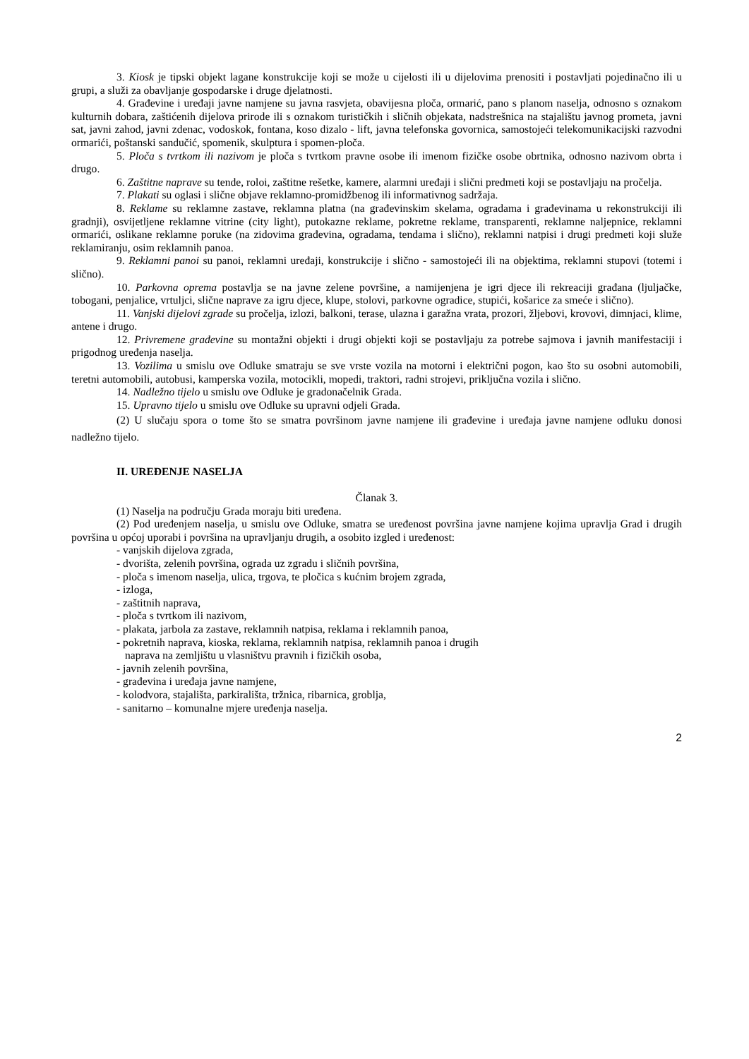3. Kiosk je tipski objekt lagane konstrukcije koji se može u cijelosti ili u dijelovima prenositi i postavljati pojedinačno ili u grupi, a služi za obavljanje gospodarske i druge djelatnosti.
4. Građevine i uređaji javne namjene su javna rasvjeta, obavijesna ploča, ormarić, pano s planom naselja, odnosno s oznakom kulturnih dobara, zaštićenih dijelova prirode ili s oznakom turističkih i sličnih objekata, nadstrešnica na stajalištu javnog prometa, javni sat, javni zahod, javni zdenac, vodoskok, fontana, koso dizalo - lift, javna telefonska govornica, samostojeći telekomunikacijski razvodni ormarići, poštanski sandučić, spomenik, skulptura i spomen-ploča.
5. Ploča s tvrtkom ili nazivom je ploča s tvrtkom pravne osobe ili imenom fizičke osobe obrtnika, odnosno nazivom obrta i drugo.
6. Zaštitne naprave su tende, roloi, zaštitne rešetke, kamere, alarmni uređaji i slični predmeti koji se postavljaju na pročelja.
7. Plakati su oglasi i slične objave reklamno-promidžbenog ili informativnog sadržaja.
8. Reklame su reklamne zastave, reklamna platna (na građevinskim skelama, ogradama i građevinama u rekonstrukciji ili gradnji), osvijetljene reklamne vitrine (city light), putokazne reklame, pokretne reklame, transparenti, reklamne naljepnice, reklamni ormarići, oslikane reklamne poruke (na zidovima građevina, ogradama, tendama i slično), reklamni natpisi i drugi predmeti koji služe reklamiranju, osim reklamnih panoa.
9. Reklamni panoi su panoi, reklamni uređaji, konstrukcije i slično - samostojeći ili na objektima, reklamni stupovi (totemi i slično).
10. Parkovna oprema postavlja se na javne zelene površine, a namijenjena je igri djece ili rekreaciji građana (ljuljačke, tobogani, penjalice, vrtuljci, slične naprave za igru djece, klupe, stolovi, parkovne ogradice, stupići, košarice za smeće i slično).
11. Vanjski dijelovi zgrade su pročelja, izlozi, balkoni, terase, ulazna i garažna vrata, prozori, žljebovi, krovovi, dimnjaci, klime, antene i drugo.
12. Privremene građevine su montažni objekti i drugi objekti koji se postavljaju za potrebe sajmova i javnih manifestaciji i prigodnog uređenja naselja.
13. Vozilima u smislu ove Odluke smatraju se sve vrste vozila na motorni i električni pogon, kao što su osobni automobili, teretni automobili, autobusi, kamperska vozila, motocikli, mopedi, traktori, radni strojevi, priključna vozila i slično.
14. Nadležno tijelo u smislu ove Odluke je gradonačelnik Grada.
15. Upravno tijelo u smislu ove Odluke su upravni odjeli Grada.
(2) U slučaju spora o tome što se smatra površinom javne namjene ili građevine i uređaja javne namjene odluku donosi nadležno tijelo.
II. UREĐENJE NASELJA
Članak 3.
(1) Naselja na području Grada moraju biti uređena.
(2) Pod uređenjem naselja, u smislu ove Odluke, smatra se uređenost površina javne namjene kojima upravlja Grad i drugih površina u općoj uporabi i površina na upravljanju drugih, a osobito izgled i uređenost:
- vanjskih dijelova zgrada,
- dvorišta, zelenih površina, ograda uz zgradu i sličnih površina,
- ploča s imenom naselja, ulica, trgova, te pločica s kućnim brojem zgrada,
- izloga,
- zaštitnih naprava,
- ploča s tvrtkom ili nazivom,
- plakata, jarbola za zastave, reklamnih natpisa, reklama i reklamnih panoa,
- pokretnih naprava, kioska, reklama, reklamnih natpisa, reklamnih panoa i drugih
naprava na zemljištu u vlasništvu pravnih i fizičkih osoba,
- javnih zelenih površina,
- građevina i uređaja javne namjene,
- kolodvora, stajališta, parkirališta, tržnica, ribarnica, groblja,
- sanitarno – komunalne mjere uređenja naselja.
2